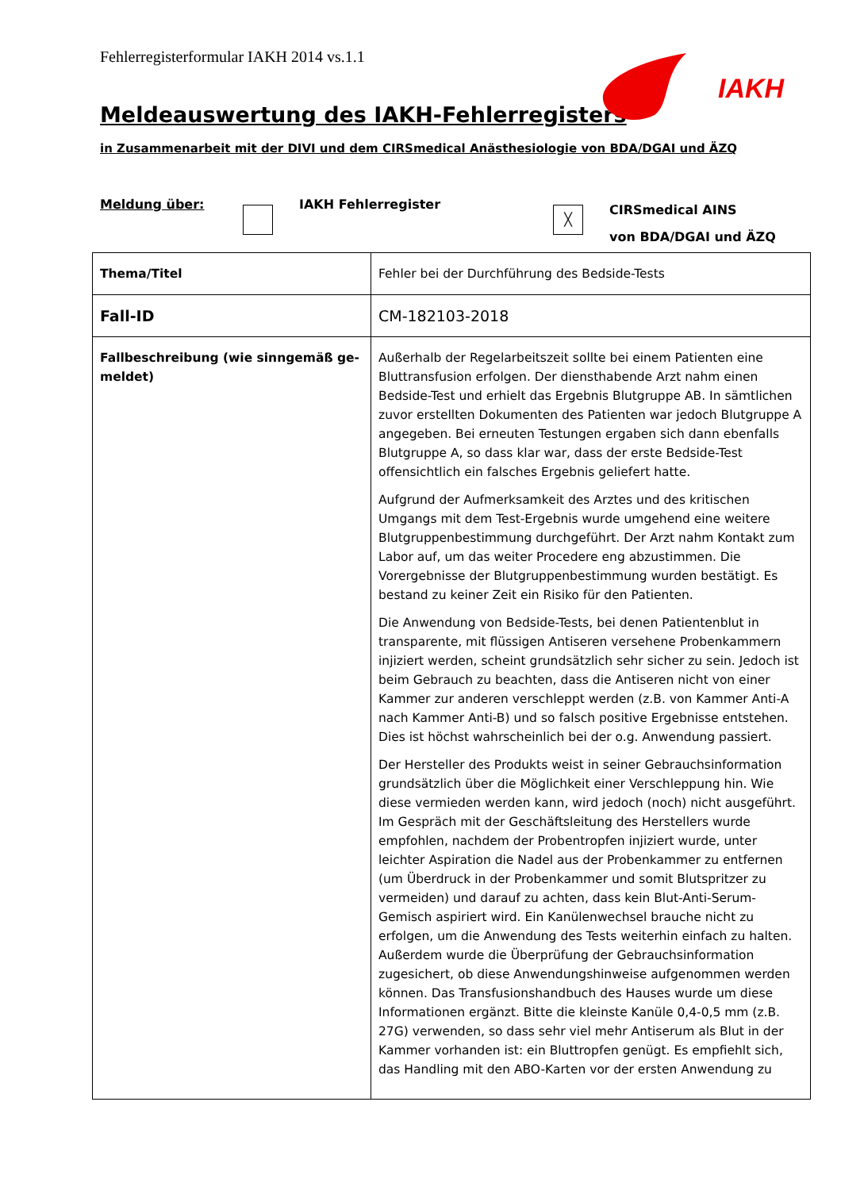Fehlerregisterformular IAKH 2014 vs.1.1
IAKH
Meldeauswertung des IAKH-Fehlerregisters
in Zusammenarbeit mit der DIVI und dem CIRSmedical Anästhesiologie von BDA/DGAI und ÄZQ
Meldung über: IAKH Fehlerregister
╳
CIRSmedical AINS
von BDA/DGAI und ÄZQ
| Thema/Titel | Fehler bei der Durchführung des Bedside-Tests |
| Fall-ID | CM-182103-2018 |
| Fallbeschreibung (wie sinngemäß ge-meldet) | Außerhalb der Regelarbeitszeit sollte bei einem Patienten eine Bluttransfusion erfolgen. Der diensthabende Arzt nahm einen Bedside-Test und erhielt das Ergebnis Blutgruppe AB. In sämtlichen zuvor erstellten Dokumenten des Patienten war jedoch Blutgruppe A angegeben. Bei erneuten Testungen ergaben sich dann ebenfalls Blutgruppe A, so dass klar war, dass der erste Bedside-Test offensichtlich ein falsches Ergebnis geliefert hatte. Aufgrund der Aufmerksamkeit des Arztes und des kritischen Umgangs mit dem Test-Ergebnis wurde umgehend eine weitere Blutgruppenbestimmung durchgeführt. Der Arzt nahm Kontakt zum Labor auf, um das weiter Procedere eng abzustimmen. Die Vorergebnisse der Blutgruppenbestimmung wurden bestätigt. Es bestand zu keiner Zeit ein Risiko für den Patienten. Die Anwendung von Bedside-Tests, bei denen Patientenblut in transparente, mit flüssigen Antiseren versehene Probenkammern injiziert werden, scheint grundsätzlich sehr sicher zu sein. Jedoch ist beim Gebrauch zu beachten, dass die Antiseren nicht von einer Kammer zur anderen verschleppt werden (z.B. von Kammer Anti-A nach Kammer Anti-B) und so falsch positive Ergebnisse entstehen. Dies ist höchst wahrscheinlich bei der o.g. Anwendung passiert. Der Hersteller des Produkts weist in seiner Gebrauchsinformation grundsätzlich über die Möglichkeit einer Verschleppung hin. Wie diese vermieden werden kann, wird jedoch (noch) nicht ausgeführt. Im Gespräch mit der Geschäftsleitung des Herstellers wurde empfohlen, nachdem der Probentropfen injiziert wurde, unter leichter Aspiration die Nadel aus der Probenkammer zu entfernen (um Überdruck in der Probenkammer und somit Blutspritzer zu vermeiden) und darauf zu achten, dass kein Blut-Anti-Serum-Gemisch aspiriert wird. Ein Kanülenwechsel brauche nicht zu erfolgen, um die Anwendung des Tests weiterhin einfach zu halten. Außerdem wurde die Überprüfung der Gebrauchsinformation zugesichert, ob diese Anwendungshinweise aufgenommen werden können. Das Transfusionshandbuch des Hauses wurde um diese Informationen ergänzt. Bitte die kleinste Kanüle 0,4-0,5 mm (z.B. 27G) verwenden, so dass sehr viel mehr Antiserum als Blut in der Kammer vorhanden ist: ein Bluttropfen genügt. Es empfiehlt sich, das Handling mit den ABO-Karten vor der ersten Anwendung zu |